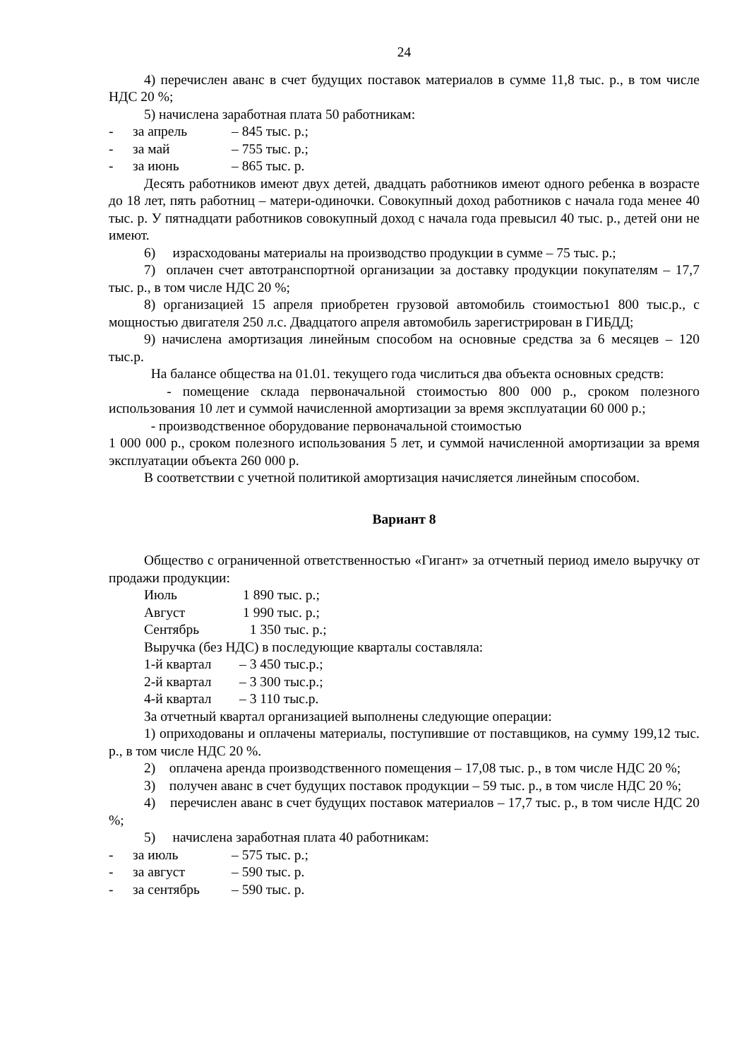24
4) перечислен аванс в счет будущих поставок материалов в сумме 11,8 тыс. р., в том числе НДС 20 %;
5) начислена заработная плата 50 работникам:
- за апрель – 845 тыс. р.;
- за май – 755 тыс. р.;
- за июнь – 865 тыс. р.
Десять работников имеют двух детей, двадцать работников имеют одного ребенка в возрасте до 18 лет, пять работниц – матери-одиночки. Совокупный доход работников с начала года менее 40 тыс. р. У пятнадцати работников совокупный доход с начала года превысил 40 тыс. р., детей они не имеют.
6) израсходованы материалы на производство продукции в сумме – 75 тыс. р.;
7) оплачен счет автотранспортной организации за доставку продукции покупателям – 17,7 тыс. р., в том числе НДС 20 %;
8) организацией 15 апреля приобретен грузовой автомобиль стоимостью1 800 тыс.р., с мощностью двигателя 250 л.с. Двадцатого апреля автомобиль зарегистрирован в ГИБДД;
9) начислена амортизация линейным способом на основные средства за 6 месяцев – 120 тыс.р.
На балансе общества на 01.01. текущего года числиться два объекта основных средств:
- помещение склада первоначальной стоимостью 800 000 р., сроком полезного использования 10 лет и суммой начисленной амортизации за время эксплуатации 60 000 р.;
- производственное оборудование первоначальной стоимостью
1 000 000 р., сроком полезного использования 5 лет, и суммой начисленной амортизации за время эксплуатации объекта 260 000 р.
В соответствии с учетной политикой амортизация начисляется линейным способом.
Вариант 8
Общество с ограниченной ответственностью «Гигант» за отчетный период имело выручку от продажи продукции:
Июль 1 890 тыс. р.;
Август 1 990 тыс. р.;
Сентябрь 1 350 тыс. р.;
Выручка (без НДС) в последующие кварталы составляла:
1-й квартал – 3 450 тыс.р.;
2-й квартал – 3 300 тыс.р.;
4-й квартал – 3 110 тыс.р.
За отчетный квартал организацией выполнены следующие операции:
1) оприходованы и оплачены материалы, поступившие от поставщиков, на сумму 199,12 тыс. р., в том числе НДС 20 %.
2) оплачена аренда производственного помещения – 17,08 тыс. р., в том числе НДС 20 %;
3) получен аванс в счет будущих поставок продукции – 59 тыс. р., в том числе НДС 20 %;
4) перечислен аванс в счет будущих поставок материалов – 17,7 тыс. р., в том числе НДС 20 %;
5) начислена заработная плата 40 работникам:
- за июль – 575 тыс. р.;
- за август – 590 тыс. р.
- за сентябрь – 590 тыс. р.